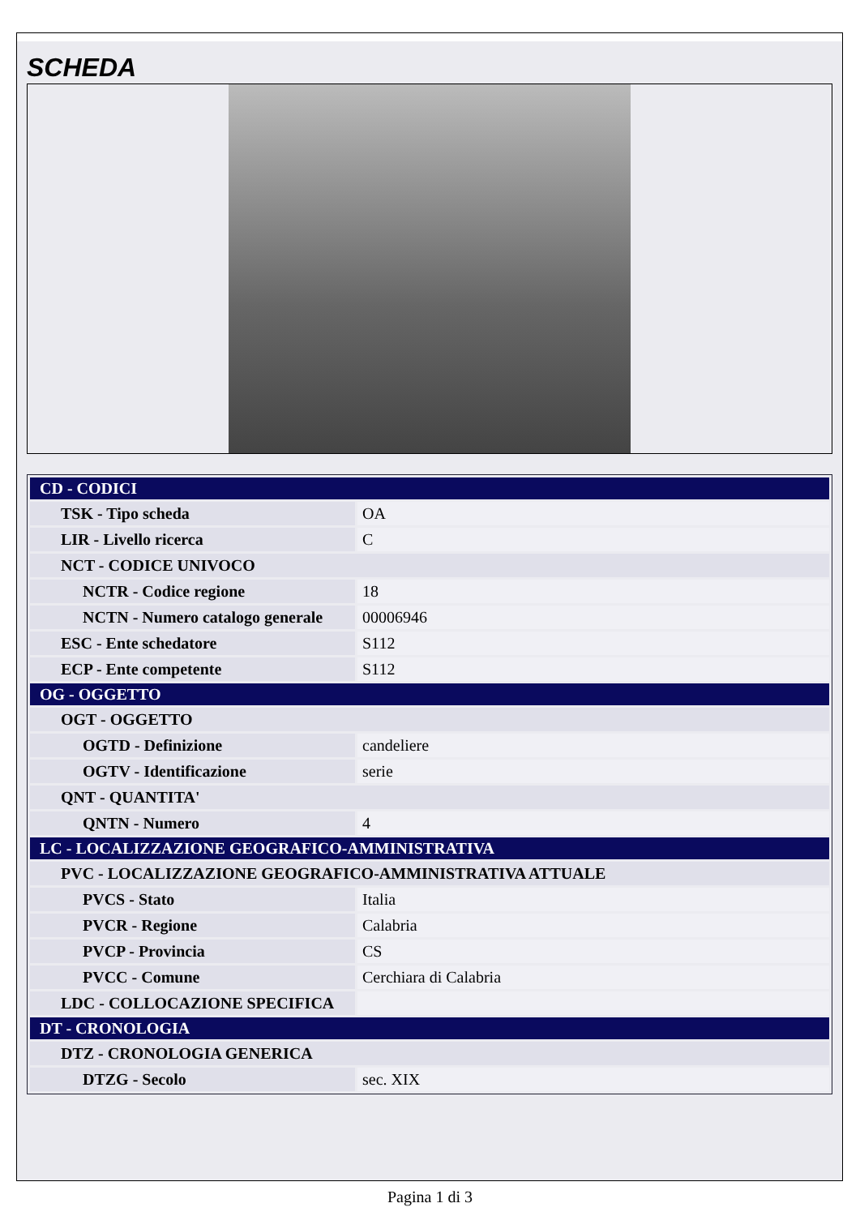SCHEDA
| CD - CODICI | |
| TSK - Tipo scheda | OA |
| LIR - Livello ricerca | C |
| NCT - CODICE UNIVOCO | |
| NCTR - Codice regione | 18 |
| NCTN - Numero catalogo generale | 00006946 |
| ESC - Ente schedatore | S112 |
| ECP - Ente competente | S112 |
| OG - OGGETTO | |
| OGT - OGGETTO | |
| OGTD - Definizione | candeliere |
| OGTV - Identificazione | serie |
| QNT - QUANTITA' | |
| QNTN - Numero | 4 |
| LC - LOCALIZZAZIONE GEOGRAFICO-AMMINISTRATIVA | |
| PVC - LOCALIZZAZIONE GEOGRAFICO-AMMINISTRATIVA ATTUALE | |
| PVCS - Stato | Italia |
| PVCR - Regione | Calabria |
| PVCP - Provincia | CS |
| PVCC - Comune | Cerchiara di Calabria |
| LDC - COLLOCAZIONE SPECIFICA | |
| DT - CRONOLOGIA | |
| DTZ - CRONOLOGIA GENERICA | |
| DTZG - Secolo | sec. XIX |
Pagina 1 di 3